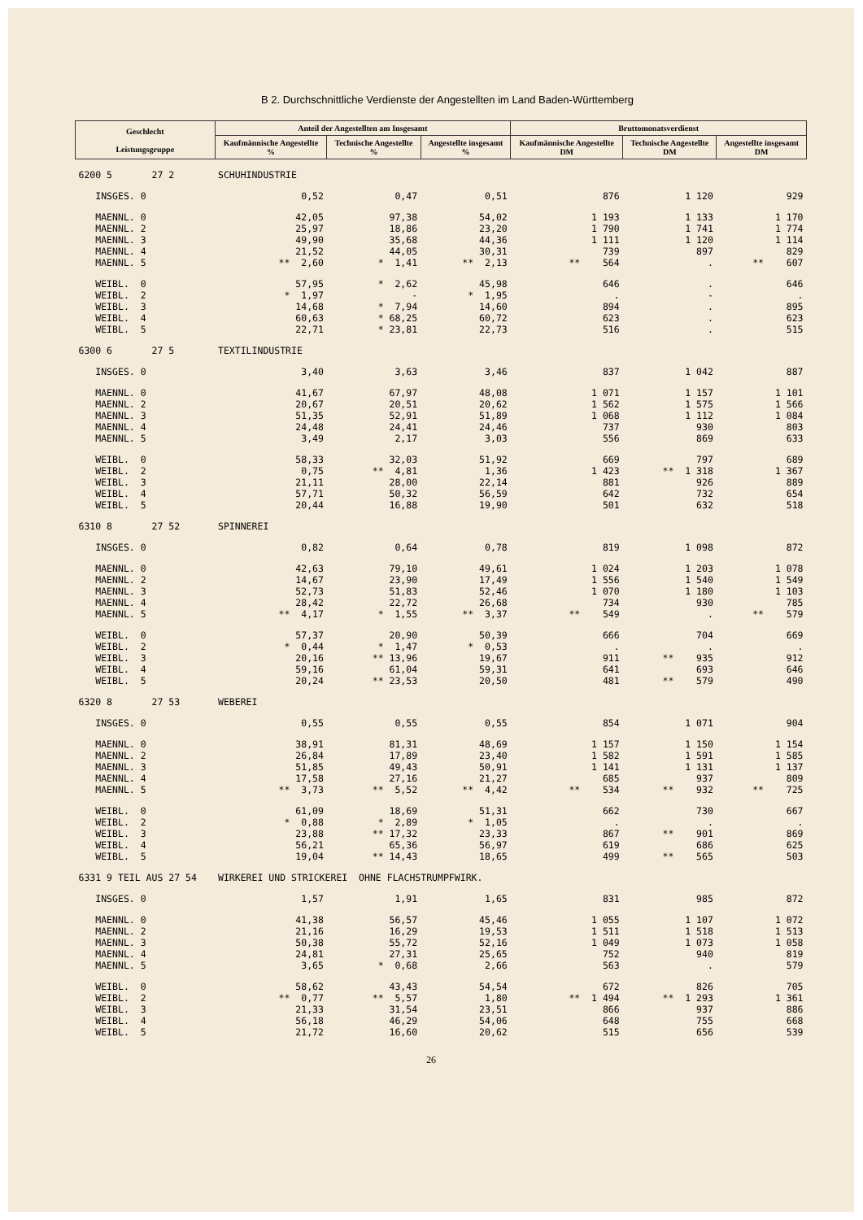B 2. Durchschnittliche Verdienste der Angestellten im Land Baden-Württemberg
| Geschlecht Leistungsgruppe | Anteil der Angestellten am Insgesamt | | | Bruttomonatsverdienst | | |
| --- | --- | --- | --- | --- | --- | --- |
| | Kaufmännische Angestellte % | Technische Angestellte % | Angestellte insgesamt % | Kaufmännische Angestellte DM | Technische Angestellte DM | Angestellte insgesamt DM |
| 6200 5 27 2 | SCHUHINDUSTRIE | | | | | |
| INSGES. 0 | 0,52 | 0,47 | 0,51 | 876 | 1 120 | 929 |
| MAENNL. 0 | 42,05 | 97,38 | 54,02 | 1 193 | 1 133 | 1 170 |
| MAENNL. 2 | 25,97 | 18,86 | 23,20 | 1 790 | 1 741 | 1 774 |
| MAENNL. 3 | 49,90 | 35,68 | 44,36 | 1 111 | 1 120 | 1 114 |
| MAENNL. 4 | 21,52 | 44,05 | 30,31 | 739 | 897 | 829 |
| MAENNL. 5 | ** 2,60 | * 1,41 | ** 2,13 | ** 564 | . | ** 607 |
| WEIBL. 0 | 57,95 | * 2,62 | 45,98 | 646 | . | 646 |
| WEIBL. 2 | * 1,97 | - | * 1,95 | . | - | . |
| WEIBL. 3 | 14,68 | * 7,94 | 14,60 | 894 | . | 895 |
| WEIBL. 4 | 60,63 | * 68,25 | 60,72 | 623 | . | 623 |
| WEIBL. 5 | 22,71 | * 23,81 | 22,73 | 516 | . | 515 |
| 6300 6 27 5 | TEXTILINDUSTRIE | | | | | |
| INSGES. 0 | 3,40 | 3,63 | 3,46 | 837 | 1 042 | 887 |
| MAENNL. 0 | 41,67 | 67,97 | 48,08 | 1 071 | 1 157 | 1 101 |
| MAENNL. 2 | 20,67 | 20,51 | 20,62 | 1 562 | 1 575 | 1 566 |
| MAENNL. 3 | 51,35 | 52,91 | 51,89 | 1 068 | 1 112 | 1 084 |
| MAENNL. 4 | 24,48 | 24,41 | 24,46 | 737 | 930 | 803 |
| MAENNL. 5 | 3,49 | 2,17 | 3,03 | 556 | 869 | 633 |
| WEIBL. 0 | 58,33 | 32,03 | 51,92 | 669 | 797 | 689 |
| WEIBL. 2 | 0,75 | ** 4,81 | 1,36 | 1 423 | ** 1 318 | 1 367 |
| WEIBL. 3 | 21,11 | 28,00 | 22,14 | 881 | 926 | 889 |
| WEIBL. 4 | 57,71 | 50,32 | 56,59 | 642 | 732 | 654 |
| WEIBL. 5 | 20,44 | 16,88 | 19,90 | 501 | 632 | 518 |
| 6310 8 27 52 | SPINNEREI | | | | | |
| INSGES. 0 | 0,82 | 0,64 | 0,78 | 819 | 1 098 | 872 |
| MAENNL. 0 | 42,63 | 79,10 | 49,61 | 1 024 | 1 203 | 1 078 |
| MAENNL. 2 | 14,67 | 23,90 | 17,49 | 1 556 | 1 540 | 1 549 |
| MAENNL. 3 | 52,73 | 51,83 | 52,46 | 1 070 | 1 180 | 1 103 |
| MAENNL. 4 | 28,42 | 22,72 | 26,68 | 734 | 930 | 785 |
| MAENNL. 5 | ** 4,17 | * 1,55 | ** 3,37 | ** 549 | . | ** 579 |
| WEIBL. 0 | 57,37 | 20,90 | 50,39 | 666 | 704 | 669 |
| WEIBL. 2 | * 0,44 | * 1,47 | * 0,53 | . | . | . |
| WEIBL. 3 | 20,16 | ** 13,96 | 19,67 | 911 | ** 935 | 912 |
| WEIBL. 4 | 59,16 | 61,04 | 59,31 | 641 | 693 | 646 |
| WEIBL. 5 | 20,24 | ** 23,53 | 20,50 | 481 | ** 579 | 490 |
| 6320 8 27 53 | WEBEREI | | | | | |
| INSGES. 0 | 0,55 | 0,55 | 0,55 | 854 | 1 071 | 904 |
| MAENNL. 0 | 38,91 | 81,31 | 48,69 | 1 157 | 1 150 | 1 154 |
| MAENNL. 2 | 26,84 | 17,89 | 23,40 | 1 582 | 1 591 | 1 585 |
| MAENNL. 3 | 51,85 | 49,43 | 50,91 | 1 141 | 1 131 | 1 137 |
| MAENNL. 4 | 17,58 | 27,16 | 21,27 | 685 | 937 | 809 |
| MAENNL. 5 | ** 3,73 | ** 5,52 | ** 4,42 | ** 534 | ** 932 | ** 725 |
| WEIBL. 0 | 61,09 | 18,69 | 51,31 | 662 | 730 | 667 |
| WEIBL. 2 | * 0,88 | * 2,89 | * 1,05 | . | . | . |
| WEIBL. 3 | 23,88 | ** 17,32 | 23,33 | 867 | ** 901 | 869 |
| WEIBL. 4 | 56,21 | 65,36 | 56,97 | 619 | 686 | 625 |
| WEIBL. 5 | 19,04 | ** 14,43 | 18,65 | 499 | ** 565 | 503 |
| 6331 9 TEIL AUS 27 54 | WIRKEREI UND STRICKEREI OHNE FLACHSTRUMPFWIRK. | | | | | |
| INSGES. 0 | 1,57 | 1,91 | 1,65 | 831 | 985 | 872 |
| MAENNL. 0 | 41,38 | 56,57 | 45,46 | 1 055 | 1 107 | 1 072 |
| MAENNL. 2 | 21,16 | 16,29 | 19,53 | 1 511 | 1 518 | 1 513 |
| MAENNL. 3 | 50,38 | 55,72 | 52,16 | 1 049 | 1 073 | 1 058 |
| MAENNL. 4 | 24,81 | 27,31 | 25,65 | 752 | 940 | 819 |
| MAENNL. 5 | 3,65 | * 0,68 | 2,66 | 563 | . | 579 |
| WEIBL. 0 | 58,62 | 43,43 | 54,54 | 672 | 826 | 705 |
| WEIBL. 2 | ** 0,77 | ** 5,57 | 1,80 | ** 1 494 | ** 1 293 | 1 361 |
| WEIBL. 3 | 21,33 | 31,54 | 23,51 | 866 | 937 | 886 |
| WEIBL. 4 | 56,18 | 46,29 | 54,06 | 648 | 755 | 668 |
| WEIBL. 5 | 21,72 | 16,60 | 20,62 | 515 | 656 | 539 |
26